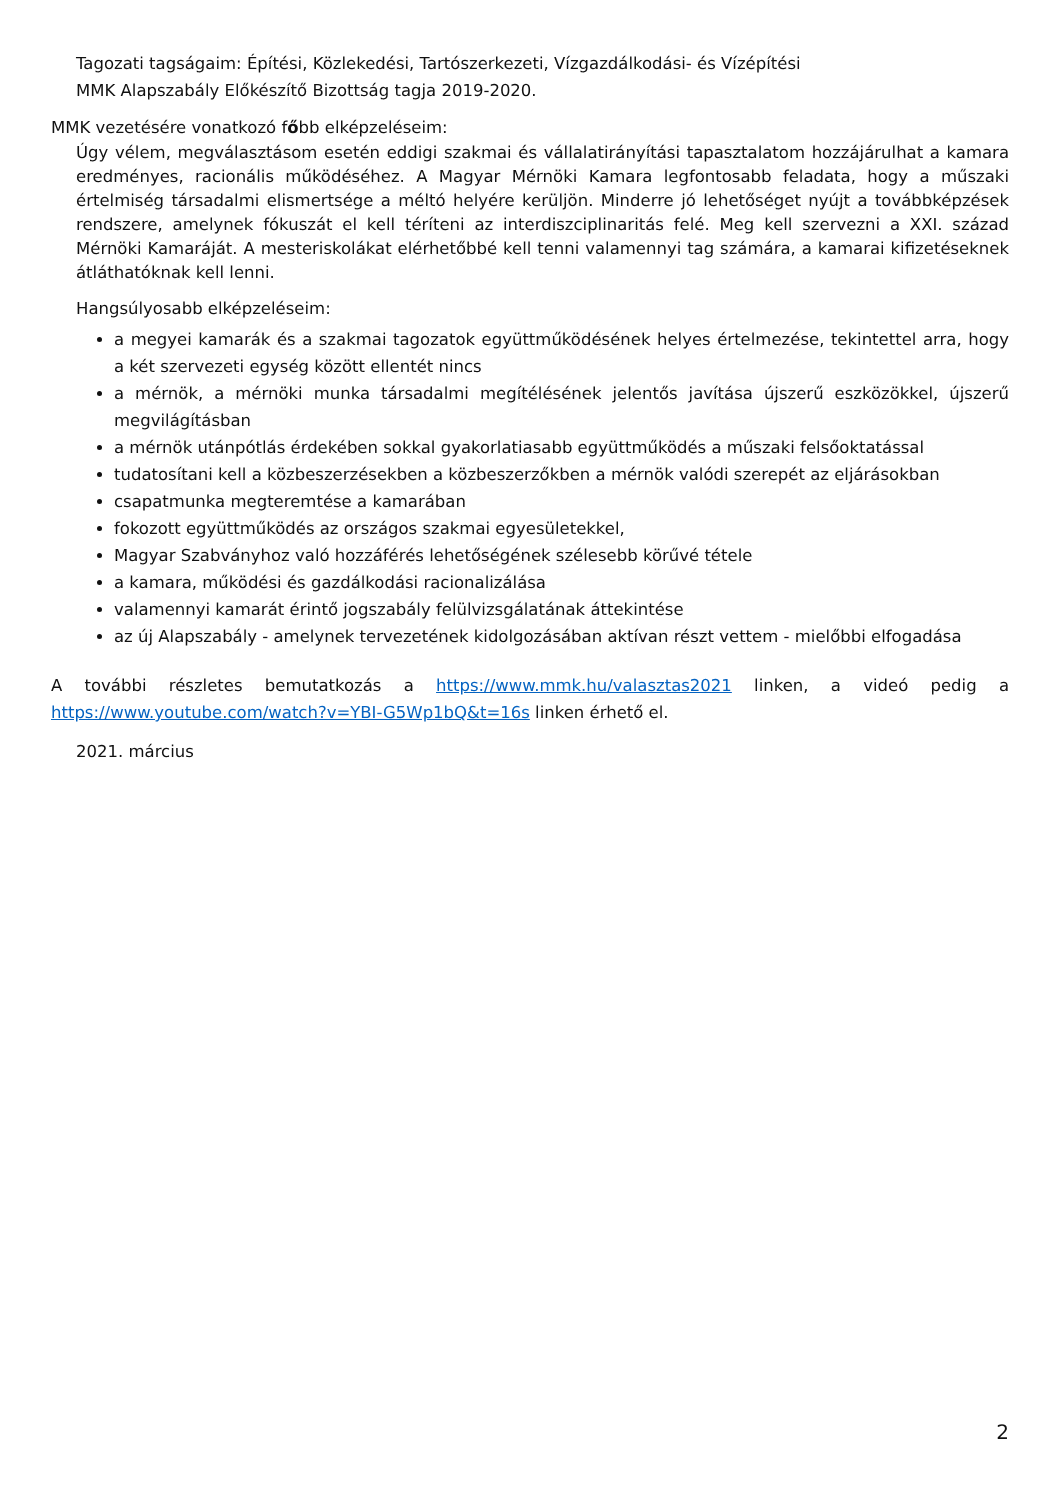Tagozati tagságaim: Építési, Közlekedési, Tartószerkezeti, Vízgazdálkodási- és Vízépítési
MMK Alapszabály Előkészítő Bizottság tagja 2019-2020.
MMK vezetésére vonatkozó főbb elképzeléseim:
Úgy vélem, megválasztásom esetén eddigi szakmai és vállalatirányítási tapasztalatom hozzájárulhat a kamara eredményes, racionális működéséhez. A Magyar Mérnöki Kamara legfontosabb feladata, hogy a műszaki értelmiség társadalmi elismertsége a méltó helyére kerüljön. Minderre jó lehetőséget nyújt a továbbképzések rendszere, amelynek fókuszát el kell téríteni az interdiszciplinaritás felé. Meg kell szervezni a XXI. század Mérnöki Kamaráját. A mesteriskolákat elérhetőbbé kell tenni valamennyi tag számára, a kamarai kifizetéseknek átláthatóknak kell lenni.
Hangsúlyosabb elképzeléseim:
a megyei kamarák és a szakmai tagozatok együttműködésének helyes értelmezése, tekintettel arra, hogy a két szervezeti egység között ellentét nincs
a mérnök, a mérnöki munka társadalmi megítélésének jelentős javítása újszerű eszközökkel, újszerű megvilágításban
a mérnök utánpótlás érdekében sokkal gyakorlatiasabb együttműködés a műszaki felsőoktatással
tudatosítani kell a közbeszerzésekben a közbeszerzőkben a mérnök valódi szerepét az eljárásokban
csapatmunka megteremtése a kamarában
fokozott együttműködés az országos szakmai egyesületekkel,
Magyar Szabványhoz való hozzáférés lehetőségének szélesebb körűvé tétele
a kamara, működési és gazdálkodási racionalizálása
valamennyi kamarát érintő jogszabály felülvizsgálatának áttekintése
az új Alapszabály - amelynek tervezetének kidolgozásában aktívan részt vettem - mielőbbi elfogadása
A további részletes bemutatkozás a https://www.mmk.hu/valasztas2021 linken, a videó pedig a https://www.youtube.com/watch?v=YBI-G5Wp1bQ&t=16s linken érhető el.
2021. március
2